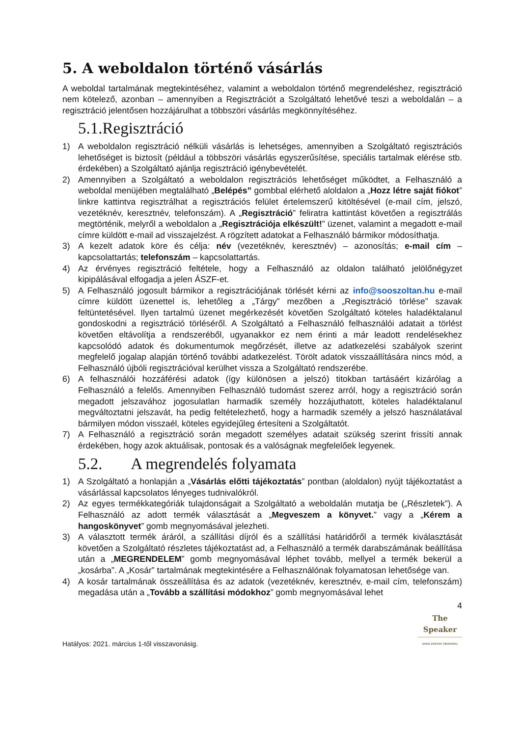5. A weboldalon történő vásárlás
A weboldal tartalmának megtekintéséhez, valamint a weboldalon történő megrendeléshez, regisztráció nem kötelező, azonban – amennyiben a Regisztrációt a Szolgáltató lehetővé teszi a weboldalán – a regisztráció jelentősen hozzájárulhat a többszöri vásárlás megkönnyítéséhez.
5.1.Regisztráció
1) A weboldalon regisztráció nélküli vásárlás is lehetséges, amennyiben a Szolgáltató regisztrációs lehetőséget is biztosít (például a többszöri vásárlás egyszerűsítése, speciális tartalmak elérése stb. érdekében) a Szolgáltató ajánlja regisztráció igénybevételét.
2) Amennyiben a Szolgáltató a weboldalon regisztrációs lehetőséget működtet, a Felhasználó a weboldal menüjében megtalálható „Belépés” gombbal elérhető aloldalon a „Hozz létre saját fiókot” linkre kattintva regisztrálhat a regisztrációs felület értelemszerű kitöltésével (e-mail cím, jelszó, vezetéknév, keresztnév, telefonszám). A „Regisztráció” feliratra kattintást követően a regisztrálás megtörténik, melyről a weboldalon a „Regisztrációja elkészült!” üzenet, valamint a megadott e-mail címre küldött e-mail ad visszajelzést. A rögzített adatokat a Felhasználó bármikor módosíthatja.
3) A kezelt adatok köre és célja: név (vezetéknév, keresztnév) – azonosítás; e-mail cím – kapcsolattartás; telefonszám – kapcsolattartás.
4) Az érvényes regisztráció feltétele, hogy a Felhasználó az oldalon található jelölőnégyzet kipipálásával elfogadja a jelen ÁSZF-et.
5) A Felhasználó jogosult bármikor a regisztrációjának törlését kérni az info@sooszoltan.hu e-mail címre küldött üzenettel is, lehetőleg a „Tárgy” mezőben a „Regisztráció törlése” szavak feltüntetésével. Ilyen tartalmú üzenet megérkezését követően Szolgáltató köteles haladéktalanul gondoskodni a regisztráció törléséről. A Szolgáltató a Felhasználó felhasználói adatait a törlést követően eltávolítja a rendszeréből, ugyanakkor ez nem érinti a már leadott rendelésekhez kapcsolódó adatok és dokumentumok megőrzését, illetve az adatkezelési szabályok szerint megfelelő jogalap alapján történő további adatkezelést. Törölt adatok visszaállítására nincs mód, a Felhasználó újbóli regisztrációval kerülhet vissza a Szolgáltató rendszerébe.
6) A felhasználói hozzáférési adatok (így különösen a jelszó) titokban tartásáért kizárólag a Felhasználó a felelős. Amennyiben Felhasználó tudomást szerez arról, hogy a regisztráció során megadott jelszavához jogosulatlan harmadik személy hozzájuthatott, köteles haladéktalanul megváltoztatni jelszavát, ha pedig feltételezhető, hogy a harmadik személy a jelszó használatával bármilyen módon visszaél, köteles egyidejűleg értesíteni a Szolgáltatót.
7) A Felhasználó a regisztráció során megadott személyes adatait szükség szerint frissíti annak érdekében, hogy azok aktuálisak, pontosak és a valóságnak megfelelőek legyenek.
5.2. A megrendelés folyamata
1) A Szolgáltató a honlapján a „Vásárlás előtti tájékoztatás” pontban (aloldalon) nyújt tájékoztatást a vásárlással kapcsolatos lényeges tudnivalókról.
2) Az egyes termékkategóriák tulajdonságait a Szolgáltató a weboldalán mutatja be („Részletek”). A Felhasználó az adott termék választását a „Megveszem a könyvet.” vagy a „Kérem a hangoskönyvet” gomb megnyomásával jelezheti.
3) A választott termék áráról, a szállítási díjról és a szállítási határidőről a termék kiválasztását követően a Szolgáltató részletes tájékoztatást ad, a Felhasználó a termék darabszámának beállítása után a „MEGRENDELEM” gomb megnyomásával léphet tovább, mellyel a termék bekerül a „kosárba”. A „Kosár” tartalmának megtekintésére a Felhasználónak folyamatosan lehetősége van.
4) A kosár tartalmának összeállítása és az adatok (vezetéknév, keresztnév, e-mail cím, telefonszám) megadása után a „Tovább a szállítási módokhoz” gomb megnyomásával lehet
4
Hatályos: 2021. március 1-től visszavonásig.
The Speaker
SOÓS ZOLTÁN TRAINING